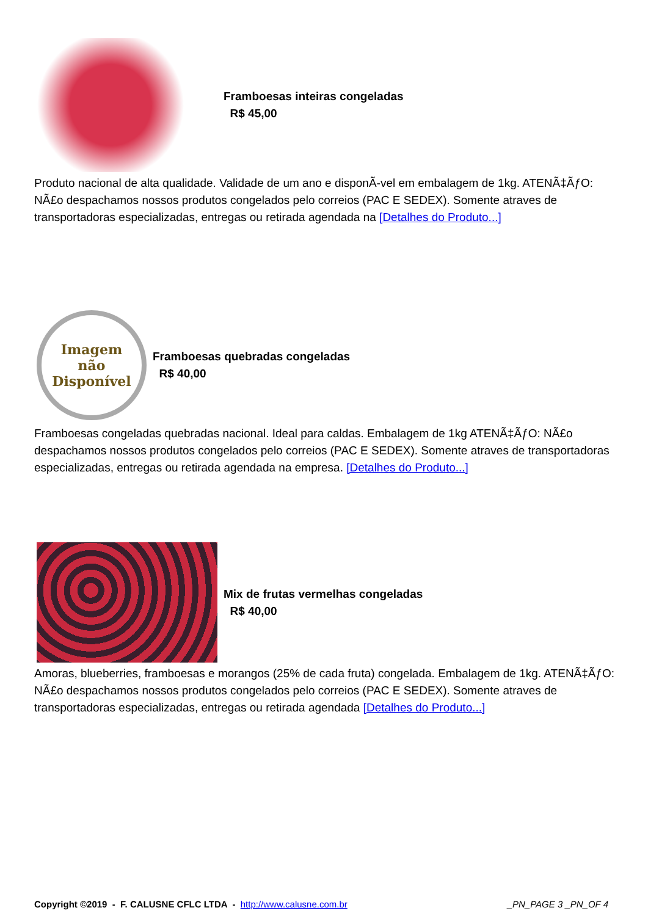Framboesas inteiras congeladas
R$ 45,00
Produto nacional de alta qualidade. Validade de um ano e disponÃ-vel em embalagem de 1kg. ATENÃ‡ÃƒO: NÃ£o despachamos nossos produtos congelados pelo correios (PAC E SEDEX). Somente atraves de transportadoras especializadas, entregas ou retirada agendada na [Detalhes do Produto...]
Imagem
não
Disponível
Framboesas quebradas congeladas
R$ 40,00
Framboesas congeladas quebradas nacional. Ideal para caldas. Embalagem de 1kg ATENÃ‡ÃƒO: NÃ£o despachamos nossos produtos congelados pelo correios (PAC E SEDEX). Somente atraves de transportadoras especializadas, entregas ou retirada agendada na empresa. [Detalhes do Produto...]
Mix de frutas vermelhas congeladas
R$ 40,00
Amoras, blueberries, framboesas e morangos (25% de cada fruta) congelada. Embalagem de 1kg. ATENÃ‡ÃƒO: NÃ£o despachamos nossos produtos congelados pelo correios (PAC E SEDEX). Somente atraves de transportadoras especializadas, entregas ou retirada agendada [Detalhes do Produto...]
Copyright ©2019 - F. CALUSNE CFLC LTDA - http://www.calusne.com.br _PN_PAGE 3 _PN_OF 4